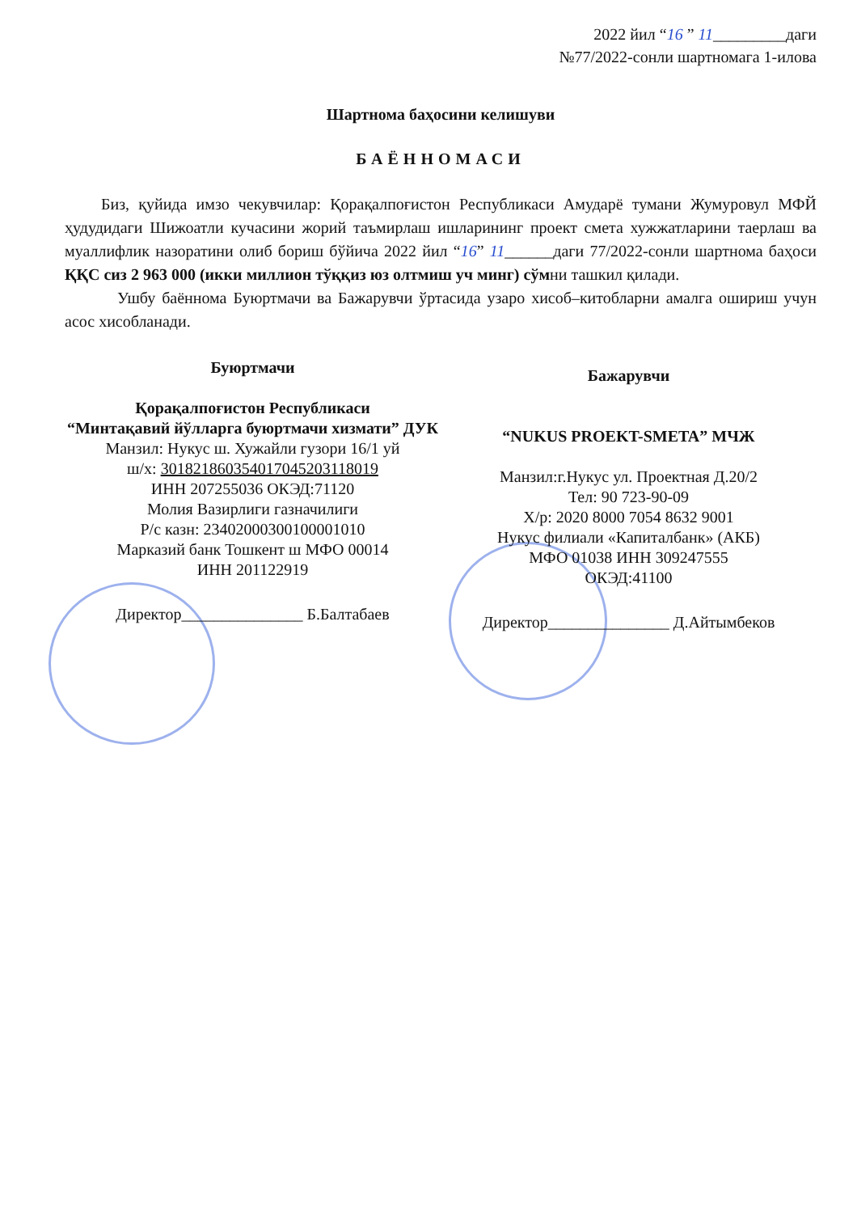2022 йил “16 ” 11_________даги
№77/2022-сонли шартномага 1-илова
Шартнома баҳосини келишуви
БАЁННОМАСИ
Биз, қуйида имзо чекувчилар: Қорақалпоғистон Республикаси Амударё тумани Жумуровул МФЙ ҳудудидаги Шижоатли кучасини жорий таъмирлаш ишларининг проект смета хужжатларини таерлаш ва муаллифлик назоратини олиб бориш бўйича 2022 йил “16” 11______даги 77/2022-сонли шартнома баҳоси ҚҚС сиз 2 963 000 (икки миллион тўққиз юз олтмиш уч минг) сўмни ташкил қилади.
Ушбу баённома Буюртмачи ва Бажарувчи ўртасида узаро хисоб–китобларни амалга ошириш учун асос хисобланади.
Буюртмачи
Қорақалпоғистон Республикаси
“Минтақавий йўлларга буюртмачи хизмати” ДУК
Манзил: Нукус ш. Хужайли гузори 16/1 уй
ш/х: 30182186035401704520311801­9
ИНН 207255036 ОКЭД:71120
Молия Вазирлиги газначилиги
Р/с казн: 23402000300100001010
Марказий банк Тошкент ш МФО 00014
ИНН 201122919
Директор_______________ Б.Балтабаев
Бажарувчи
“NUKUS PROEKT-SMETA” МЧЖ
Манзил:г.Нукус ул. Проектная Д.20/2
Тел: 90 723-90-09
Х/р: 2020 8000 7054 8632 9001
Нукус филиали «Капиталбанк» (АКБ)
МФО 01038 ИНН 309247555
ОКЭД:41100
Директор_______________ Д.Айтымбеков